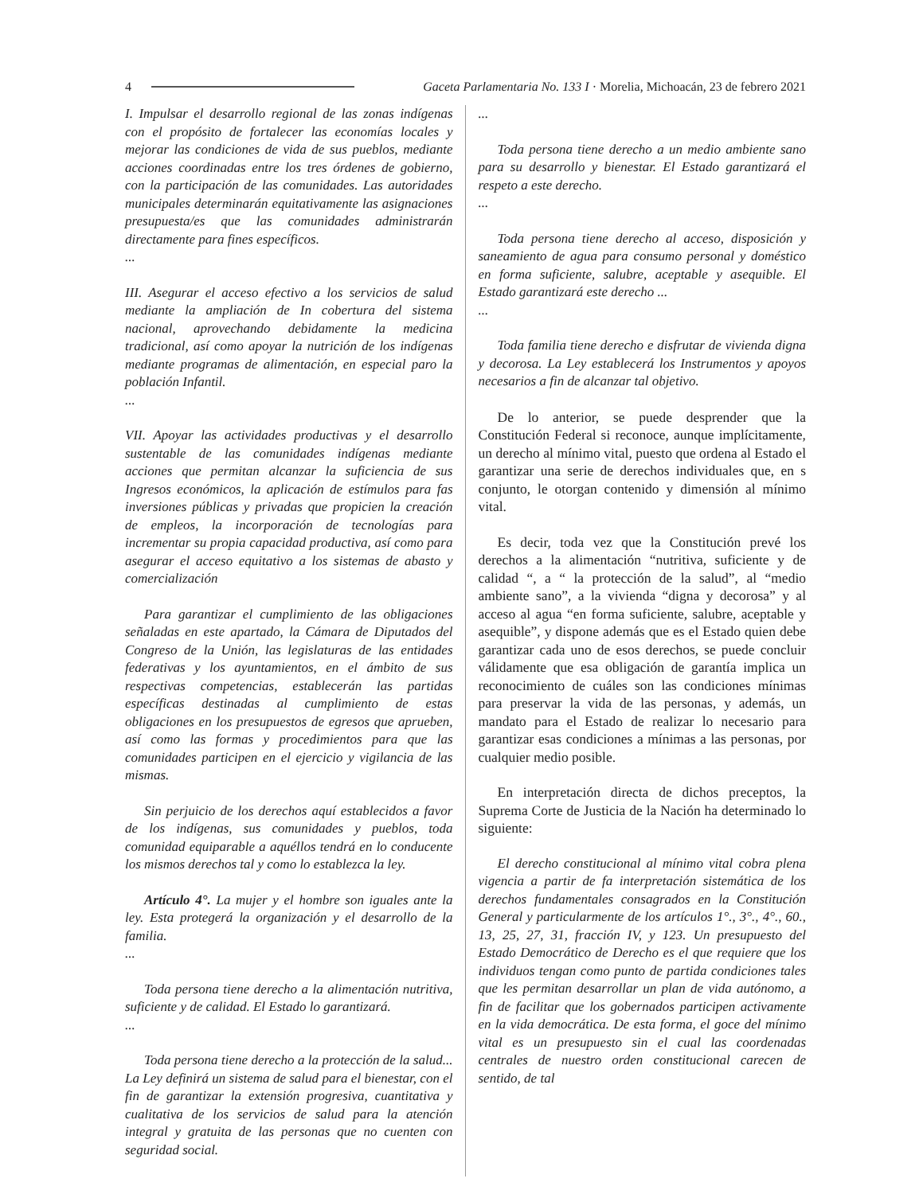4 Gaceta Parlamentaria No. 133 I · Morelia, Michoacán, 23 de febrero 2021
I. Impulsar el desarrollo regional de las zonas indígenas con el propósito de fortalecer las economías locales y mejorar las condiciones de vida de sus pueblos, mediante acciones coordinadas entre los tres órdenes de gobierno, con la participación de las comunidades. Las autoridades municipales determinarán equitativamente las asignaciones presupuesta/es que las comunidades administrarán directamente para fines específicos.
...
III. Asegurar el acceso efectivo a los servicios de salud mediante la ampliación de In cobertura del sistema nacional, aprovechando debidamente la medicina tradicional, así como apoyar la nutrición de los indígenas mediante programas de alimentación, en especial paro la población Infantil.
...
VII. Apoyar las actividades productivas y el desarrollo sustentable de las comunidades indígenas mediante acciones que permitan alcanzar la suficiencia de sus Ingresos económicos, la aplicación de estímulos para fas inversiones públicas y privadas que propicien la creación de empleos, la incorporación de tecnologías para incrementar su propia capacidad productiva, así como para asegurar el acceso equitativo a los sistemas de abasto y comercialización
Para garantizar el cumplimiento de las obligaciones señaladas en este apartado, la Cámara de Diputados del Congreso de la Unión, las legislaturas de las entidades federativas y los ayuntamientos, en el ámbito de sus respectivas competencias, establecerán las partidas específicas destinadas al cumplimiento de estas obligaciones en los presupuestos de egresos que aprueben, así como las formas y procedimientos para que las comunidades participen en el ejercicio y vigilancia de las mismas.
Sin perjuicio de los derechos aquí establecidos a favor de los indígenas, sus comunidades y pueblos, toda comunidad equiparable a aquéllos tendrá en lo conducente los mismos derechos tal y como lo establezca la ley.
Artículo 4°. La mujer y el hombre son iguales ante la ley. Esta protegerá la organización y el desarrollo de la familia.
...
Toda persona tiene derecho a la alimentación nutritiva, suficiente y de calidad. El Estado lo garantizará.
...
Toda persona tiene derecho a la protección de la salud... La Ley definirá un sistema de salud para el bienestar, con el fin de garantizar la extensión progresiva, cuantitativa y cualitativa de los servicios de salud para la atención integral y gratuita de las personas que no cuenten con seguridad social.
...
Toda persona tiene derecho a un medio ambiente sano para su desarrollo y bienestar. El Estado garantizará el respeto a este derecho.
...
Toda persona tiene derecho al acceso, disposición y saneamiento de agua para consumo personal y doméstico en forma suficiente, salubre, aceptable y asequible. El Estado garantizará este derecho ...
...
Toda familia tiene derecho e disfrutar de vivienda digna y decorosa. La Ley establecerá los Instrumentos y apoyos necesarios a fin de alcanzar tal objetivo.
De lo anterior, se puede desprender que la Constitución Federal si reconoce, aunque implícitamente, un derecho al mínimo vital, puesto que ordena al Estado el garantizar una serie de derechos individuales que, en s conjunto, le otorgan contenido y dimensión al mínimo vital.
Es decir, toda vez que la Constitución prevé los derechos a la alimentación “nutritiva, suficiente y de calidad “, a “ la protección de la salud”, al “medio ambiente sano”, a la vivienda “digna y decorosa” y al acceso al agua “en forma suficiente, salubre, aceptable y asequible”, y dispone además que es el Estado quien debe garantizar cada uno de esos derechos, se puede concluir válidamente que esa obligación de garantía implica un reconocimiento de cuáles son las condiciones mínimas para preservar la vida de las personas, y además, un mandato para el Estado de realizar lo necesario para garantizar esas condiciones a mínimas a las personas, por cualquier medio posible.
En interpretación directa de dichos preceptos, la Suprema Corte de Justicia de la Nación ha determinado lo siguiente:
El derecho constitucional al mínimo vital cobra plena vigencia a partir de fa interpretación sistemática de los derechos fundamentales consagrados en la Constitución General y particularmente de los artículos 1°., 3°., 4°., 60., 13, 25, 27, 31, fracción IV, y 123. Un presupuesto del Estado Democrático de Derecho es el que requiere que los individuos tengan como punto de partida condiciones tales que les permitan desarrollar un plan de vida autónomo, a fin de facilitar que los gobernados participen activamente en la vida democrática. De esta forma, el goce del mínimo vital es un presupuesto sin el cual las coordenadas centrales de nuestro orden constitucional carecen de sentido, de tal